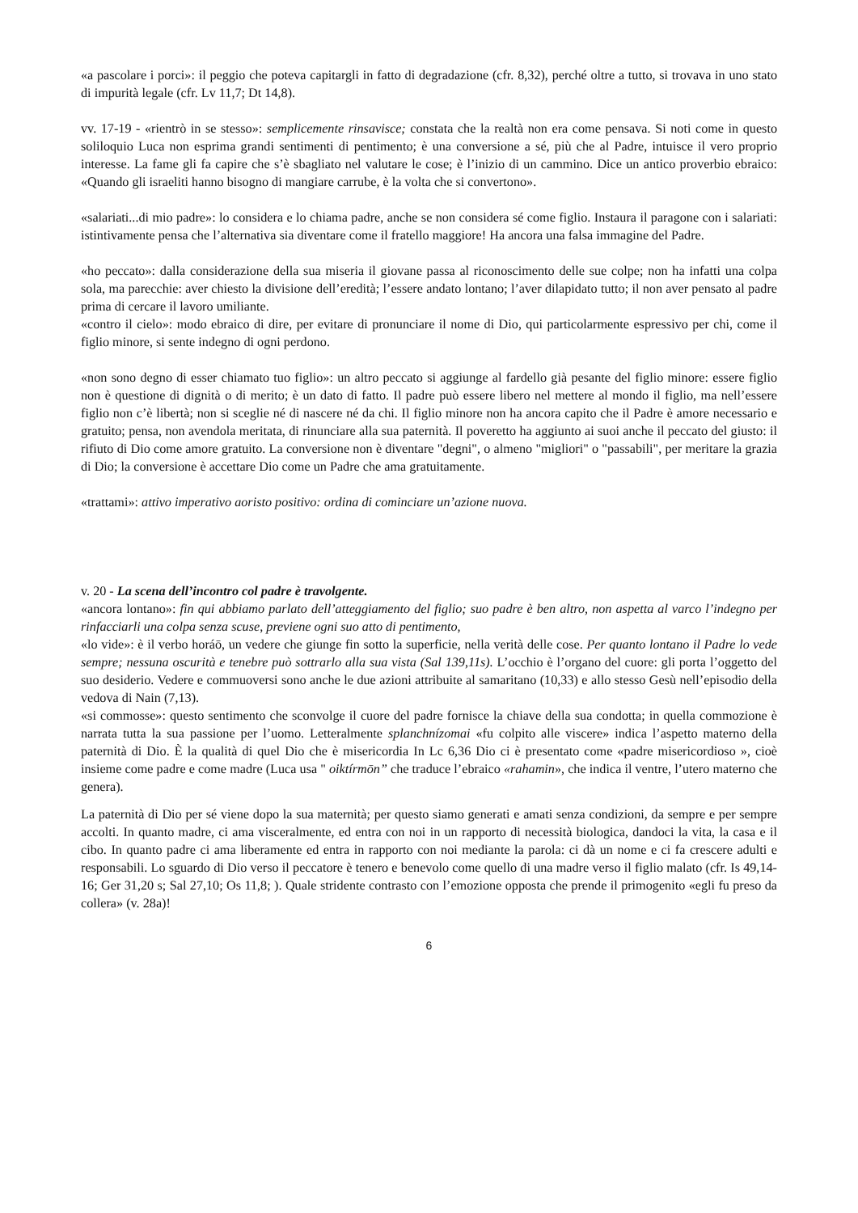«a pascolare i porci»: il peggio che poteva capitargli in fatto di degradazione (cfr. 8,32), perché oltre a tutto, si trovava in uno stato di impurità legale (cfr. Lv 11,7; Dt 14,8).
vv. 17-19 - «rientrò in se stesso»: semplicemente rinsavisce; constata che la realtà non era come pensava. Si noti come in questo soliloquio Luca non esprima grandi sentimenti di pentimento; è una conversione a sé, più che al Padre, intuisce il vero proprio interesse. La fame gli fa capire che s’è sbagliato nel valutare le cose; è l’inizio di un cammino. Dice un antico proverbio ebraico: «Quando gli israeliti hanno bisogno di mangiare carrube, è la volta che si convertono».
«salariati...di mio padre»: lo considera e lo chiama padre, anche se non considera sé come figlio. Instaura il paragone con i salariati: istintivamente pensa che l’alternativa sia diventare come il fratello maggiore! Ha ancora una falsa immagine del Padre.
«ho peccato»: dalla considerazione della sua miseria il giovane passa al riconoscimento delle sue colpe; non ha infatti una colpa sola, ma parecchie: aver chiesto la divisione dell’eredità; l’essere andato lontano; l’aver dilapidato tutto; il non aver pensato al padre prima di cercare il lavoro umiliante.
«contro il cielo»: modo ebraico di dire, per evitare di pronunciare il nome di Dio, qui particolarmente espressivo per chi, come il figlio minore, si sente indegno di ogni perdono.
«non sono degno di esser chiamato tuo figlio»: un altro peccato si aggiunge al fardello già pesante del figlio minore: essere figlio non è questione di dignità o di merito; è un dato di fatto. Il padre può essere libero nel mettere al mondo il figlio, ma nell’essere figlio non c’è libertà; non si sceglie né di nascere né da chi. Il figlio minore non ha ancora capito che il Padre è amore necessario e gratuito; pensa, non avendola meritata, di rinunciare alla sua paternità. Il poveretto ha aggiunto ai suoi anche il peccato del giusto: il rifiuto di Dio come amore gratuito. La conversione non è diventare "degni", o almeno "migliori" o "passabili", per meritare la grazia di Dio; la conversione è accettare Dio come un Padre che ama gratuitamente.
«trattami»: attivo imperativo aoristo positivo: ordina di cominciare un’azione nuova.
v. 20 - La scena dell’incontro col padre è travolgente.
«ancora lontano»: fin qui abbiamo parlato dell’atteggiamento del figlio; suo padre è ben altro, non aspetta al varco l’indegno per rinfacciarli una colpa senza scuse, previene ogni suo atto di pentimento,
«lo vide»: è il verbo horáō, un vedere che giunge fin sotto la superficie, nella verità delle cose. Per quanto lontano il Padre lo vede sempre; nessuna oscurità e tenebre può sottrarlo alla sua vista (Sal 139,11s). L’occhio è l’organo del cuore: gli porta l’oggetto del suo desiderio. Vedere e commuoversi sono anche le due azioni attribuite al samaritano (10,33) e allo stesso Gesù nell’episodio della vedova di Nain (7,13).
«si commosse»: questo sentimento che sconvolge il cuore del padre fornisce la chiave della sua condotta; in quella commozione è narrata tutta la sua passione per l’uomo. Letteralmente splanchnízomai «fu colpito alle viscere» indica l’aspetto materno della paternità di Dio. È la qualità di quel Dio che è misericordia In Lc 6,36 Dio ci è presentato come «padre misericordioso », cioè insieme come padre e come madre (Luca usa " oiktírmōn” che traduce l’ebraico «rahamin», che indica il ventre, l’utero materno che genera).
La paternità di Dio per sé viene dopo la sua maternità; per questo siamo generati e amati senza condizioni, da sempre e per sempre accolti. In quanto madre, ci ama visceralmente, ed entra con noi in un rapporto di necessità biologica, dandoci la vita, la casa e il cibo. In quanto padre ci ama liberamente ed entra in rapporto con noi mediante la parola: ci dà un nome e ci fa crescere adulti e responsabili. Lo sguardo di Dio verso il peccatore è tenero e benevolo come quello di una madre verso il figlio malato (cfr. Is 49,14-16; Ger 31,20 s; Sal 27,10; Os 11,8; ). Quale stridente contrasto con l’emozione opposta che prende il primogenito «egli fu preso da collera» (v. 28a)!
6